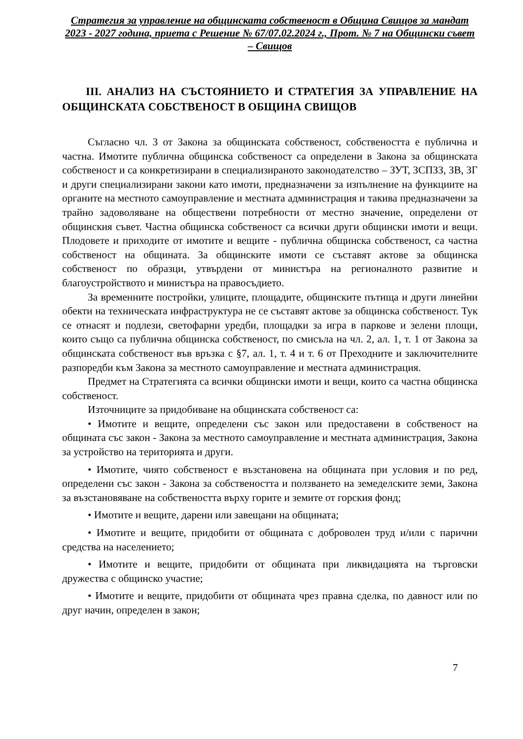Стратегия за управление на общинската собственост в Община Свищов за мандат 2023 - 2027 година, приета с Решение № 67/07.02.2024 г., Прот. № 7 на Общински съвет – Свищов
III. АНАЛИЗ НА СЪСТОЯНИЕТО И СТРАТЕГИЯ ЗА УПРАВЛЕНИЕ НА ОБЩИНСКАТА СОБСТВЕНОСТ В ОБЩИНА СВИЩОВ
Съгласно чл. 3 от Закона за общинската собственост, собствеността е публична и частна. Имотите публична общинска собственост са определени в Закона за общинската собственост и са конкретизирани в специализираното законодателство – ЗУТ, ЗСПЗЗ, ЗВ, ЗГ и други специализирани закони като имоти, предназначени за изпълнение на функциите на органите на местното самоуправление и местната администрация и такива предназначени за трайно задоволяване на обществени потребности от местно значение, определени от общинския съвет. Частна общинска собственост са всички други общински имоти и вещи. Плодовете и приходите от имотите и вещите - публична общинска собственост, са частна собственост на общината. За общинските имоти се съставят актове за общинска собственост по образци, утвърдени от министъра на регионалното развитие и благоустройството и министъра на правосъдието.
За временните постройки, улиците, площадите, общинските пътища и други линейни обекти на техническата инфраструктура не се съставят актове за общинска собственост. Тук се отнасят и подлези, светофарни уредби, площадки за игра в паркове и зелени площи, които също са публична общинска собственост, по смисъла на чл. 2, ал. 1, т. 1 от Закона за общинската собственост във връзка с §7, ал. 1, т. 4 и т. 6 от Преходните и заключителните разпоредби към Закона за местното самоуправление и местната администрация.
Предмет на Стратегията са всички общински имоти и вещи, които са частна общинска собственост.
Източниците за придобиване на общинската собственост са:
• Имотите и вещите, определени със закон или предоставени в собственост на общината със закон - Закона за местното самоуправление и местната администрация, Закона за устройство на територията и други.
• Имотите, чиято собственост е възстановена на общината при условия и по ред, определени със закон - Закона за собствеността и ползването на земеделските земи, Закона за възстановяване на собствеността върху горите и земите от горския фонд;
• Имотите и вещите, дарени или завещани на общината;
• Имотите и вещите, придобити от общината с доброволен труд и/или с парични средства на населението;
• Имотите и вещите, придобити от общината при ликвидацията на търговски дружества с общинско участие;
• Имотите и вещите, придобити от общината чрез правна сделка, по давност или по друг начин, определен в закон;
7